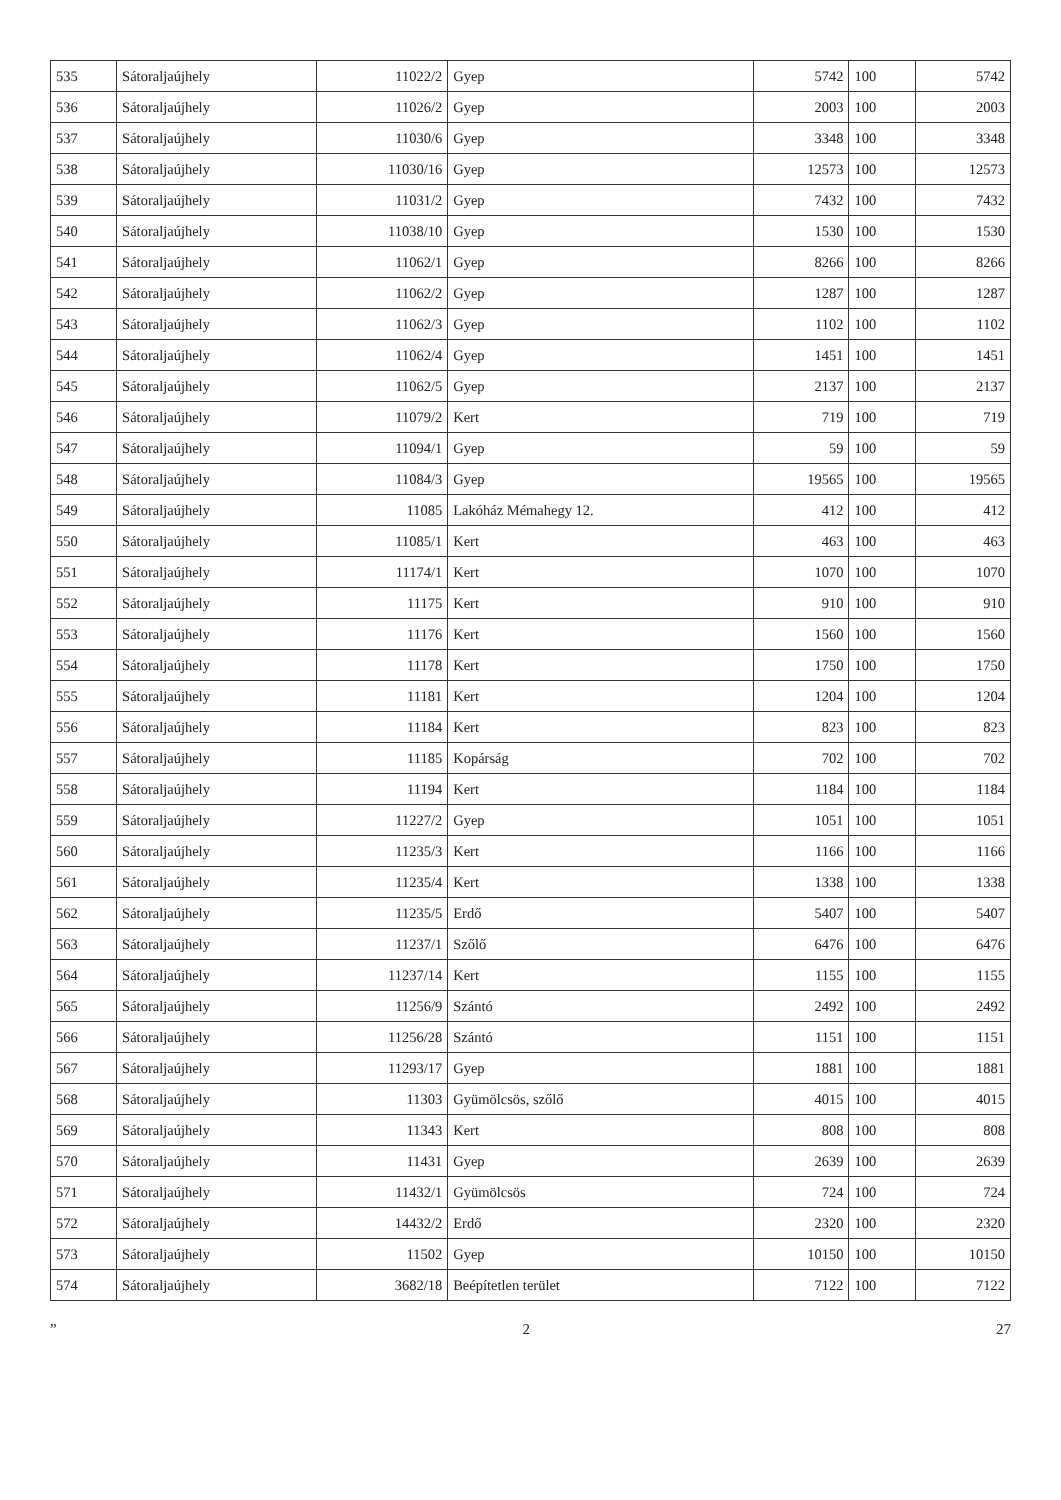| 535 | Sátoraljaújhely | 11022/2 | Gyep | 5742 | 100 | 5742 |
| 536 | Sátoraljaújhely | 11026/2 | Gyep | 2003 | 100 | 2003 |
| 537 | Sátoraljaújhely | 11030/6 | Gyep | 3348 | 100 | 3348 |
| 538 | Sátoraljaújhely | 11030/16 | Gyep | 12573 | 100 | 12573 |
| 539 | Sátoraljaújhely | 11031/2 | Gyep | 7432 | 100 | 7432 |
| 540 | Sátoraljaújhely | 11038/10 | Gyep | 1530 | 100 | 1530 |
| 541 | Sátoraljaújhely | 11062/1 | Gyep | 8266 | 100 | 8266 |
| 542 | Sátoraljaújhely | 11062/2 | Gyep | 1287 | 100 | 1287 |
| 543 | Sátoraljaújhely | 11062/3 | Gyep | 1102 | 100 | 1102 |
| 544 | Sátoraljaújhely | 11062/4 | Gyep | 1451 | 100 | 1451 |
| 545 | Sátoraljaújhely | 11062/5 | Gyep | 2137 | 100 | 2137 |
| 546 | Sátoraljaújhely | 11079/2 | Kert | 719 | 100 | 719 |
| 547 | Sátoraljaújhely | 11094/1 | Gyep | 59 | 100 | 59 |
| 548 | Sátoraljaújhely | 11084/3 | Gyep | 19565 | 100 | 19565 |
| 549 | Sátoraljaújhely | 11085 | Lakóház Mémahegy 12. | 412 | 100 | 412 |
| 550 | Sátoraljaújhely | 11085/1 | Kert | 463 | 100 | 463 |
| 551 | Sátoraljaújhely | 11174/1 | Kert | 1070 | 100 | 1070 |
| 552 | Sátoraljaújhely | 11175 | Kert | 910 | 100 | 910 |
| 553 | Sátoraljaújhely | 11176 | Kert | 1560 | 100 | 1560 |
| 554 | Sátoraljaújhely | 11178 | Kert | 1750 | 100 | 1750 |
| 555 | Sátoraljaújhely | 11181 | Kert | 1204 | 100 | 1204 |
| 556 | Sátoraljaújhely | 11184 | Kert | 823 | 100 | 823 |
| 557 | Sátoraljaújhely | 11185 | Kopárság | 702 | 100 | 702 |
| 558 | Sátoraljaújhely | 11194 | Kert | 1184 | 100 | 1184 |
| 559 | Sátoraljaújhely | 11227/2 | Gyep | 1051 | 100 | 1051 |
| 560 | Sátoraljaújhely | 11235/3 | Kert | 1166 | 100 | 1166 |
| 561 | Sátoraljaújhely | 11235/4 | Kert | 1338 | 100 | 1338 |
| 562 | Sátoraljaújhely | 11235/5 | Erdő | 5407 | 100 | 5407 |
| 563 | Sátoraljaújhely | 11237/1 | Szőlő | 6476 | 100 | 6476 |
| 564 | Sátoraljaújhely | 11237/14 | Kert | 1155 | 100 | 1155 |
| 565 | Sátoraljaújhely | 11256/9 | Szántó | 2492 | 100 | 2492 |
| 566 | Sátoraljaújhely | 11256/28 | Szántó | 1151 | 100 | 1151 |
| 567 | Sátoraljaújhely | 11293/17 | Gyep | 1881 | 100 | 1881 |
| 568 | Sátoraljaújhely | 11303 | Gyümölcsös, szőlő | 4015 | 100 | 4015 |
| 569 | Sátoraljaújhely | 11343 | Kert | 808 | 100 | 808 |
| 570 | Sátoraljaújhely | 11431 | Gyep | 2639 | 100 | 2639 |
| 571 | Sátoraljaújhely | 11432/1 | Gyümölcsös | 724 | 100 | 724 |
| 572 | Sátoraljaújhely | 14432/2 | Erdő | 2320 | 100 | 2320 |
| 573 | Sátoraljaújhely | 11502 | Gyep | 10150 | 100 | 10150 |
| 574 | Sátoraljaújhely | 3682/18 | Beépítetlen terület | 7122 | 100 | 7122 |
” 2 27